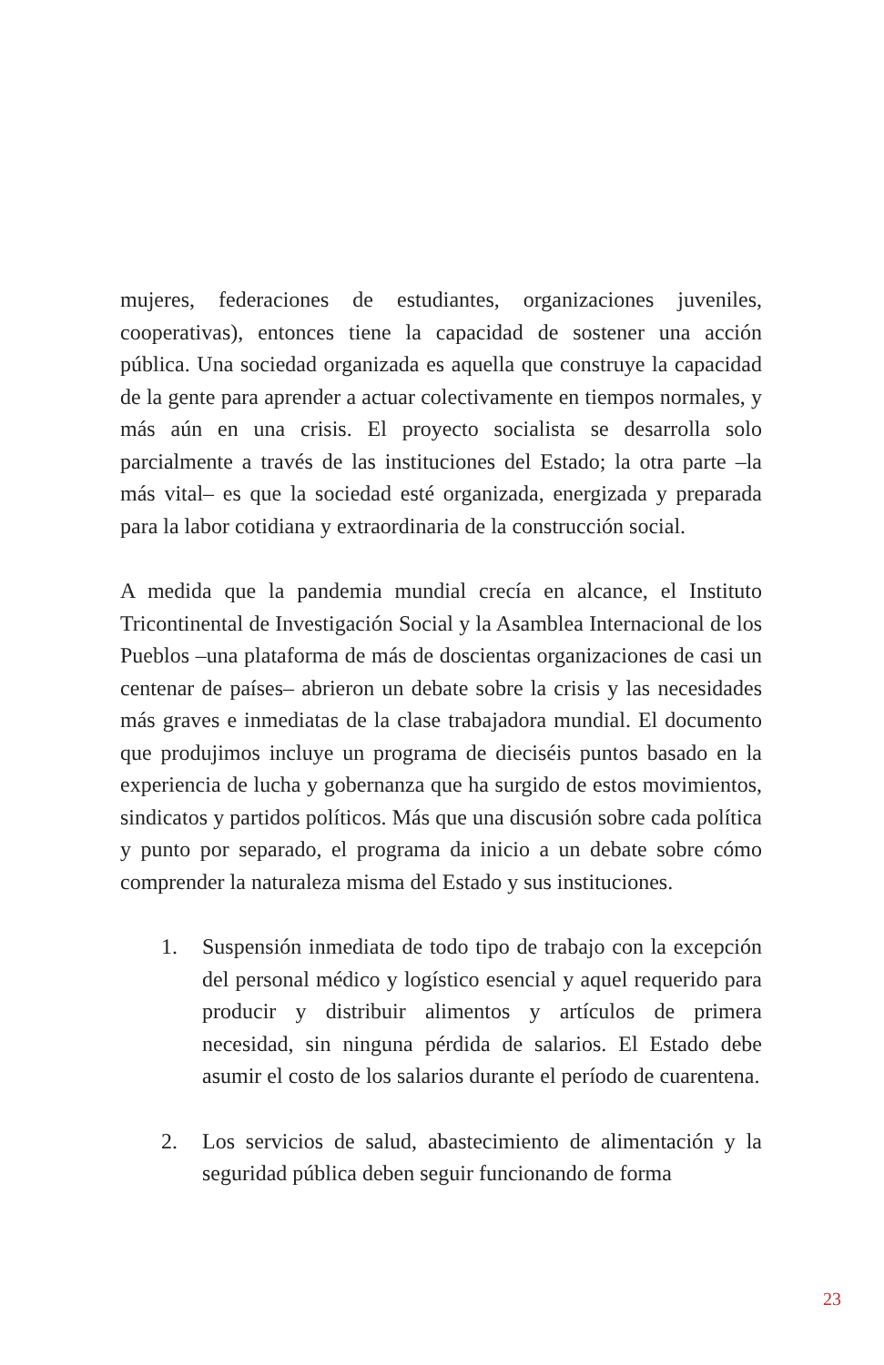mujeres, federaciones de estudiantes, organizaciones juveniles, cooperativas), entonces tiene la capacidad de sostener una acción pública. Una sociedad organizada es aquella que construye la capacidad de la gente para aprender a actuar colectivamente en tiempos normales, y más aún en una crisis. El proyecto socialista se desarrolla solo parcialmente a través de las instituciones del Estado; la otra parte –la más vital– es que la sociedad esté organizada, energizada y preparada para la labor cotidiana y extraordinaria de la construcción social.
A medida que la pandemia mundial crecía en alcance, el Instituto Tricontinental de Investigación Social y la Asamblea Internacional de los Pueblos –una plataforma de más de doscientas organizaciones de casi un centenar de países– abrieron un debate sobre la crisis y las necesidades más graves e inmediatas de la clase trabajadora mundial. El documento que produjimos incluye un programa de dieciséis puntos basado en la experiencia de lucha y gobernanza que ha surgido de estos movimientos, sindicatos y partidos políticos. Más que una discusión sobre cada política y punto por separado, el programa da inicio a un debate sobre cómo comprender la naturaleza misma del Estado y sus instituciones.
1. Suspensión inmediata de todo tipo de trabajo con la excepción del personal médico y logístico esencial y aquel requerido para producir y distribuir alimentos y artículos de primera necesidad, sin ninguna pérdida de salarios. El Estado debe asumir el costo de los salarios durante el período de cuarentena.
2. Los servicios de salud, abastecimiento de alimentación y la seguridad pública deben seguir funcionando de forma
23